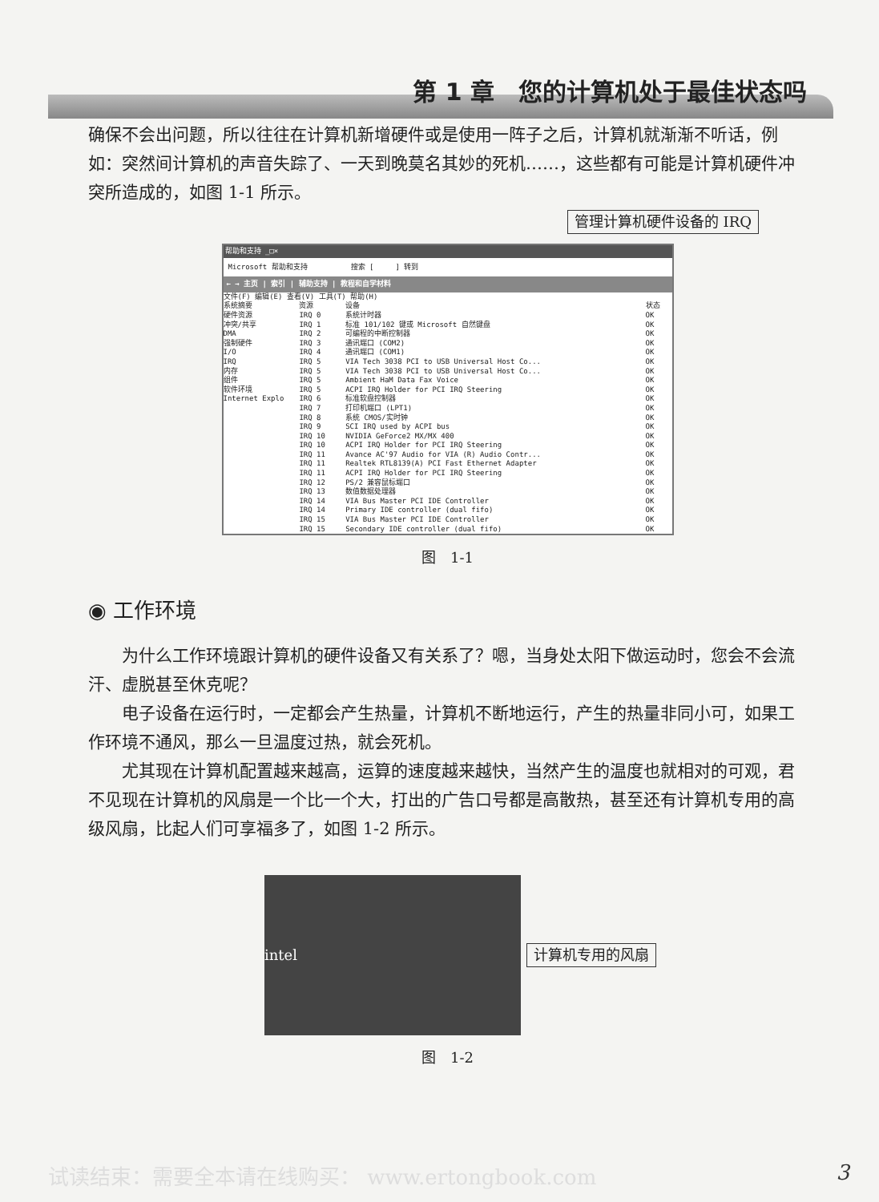第 1 章　您的计算机处于最佳状态吗
确保不会出问题，所以往往在计算机新增硬件或是使用一阵子之后，计算机就渐渐不听话，例如：突然间计算机的声音失踪了、一天到晚莫名其妙的死机……，这些都有可能是计算机硬件冲突所造成的，如图 1-1 所示。
管理计算机硬件设备的 IRQ
帮助和支持 _□×
Microsoft 帮助和支持　　　　　　搜索 [　　　] 转到
← → 主页 | 索引 | 辅助支持 | 教程和自学材料
文件(F) 编辑(E) 查看(V) 工具(T) 帮助(H)
系统摘要
硬件资源
冲突/共享
DMA
强制硬件
I/O
IRQ
内存
组件
软件环境
Internet Explo
| 资源 | 设备 | 状态 |
| --- | --- | --- |
| IRQ 0 | 系统计时器 | OK |
| IRQ 1 | 标准 101/102 键或 Microsoft 自然键盘 | OK |
| IRQ 2 | 可编程的中断控制器 | OK |
| IRQ 3 | 通讯端口 (COM2) | OK |
| IRQ 4 | 通讯端口 (COM1) | OK |
| IRQ 5 | VIA Tech 3038 PCI to USB Universal Host Co... | OK |
| IRQ 5 | VIA Tech 3038 PCI to USB Universal Host Co... | OK |
| IRQ 5 | Ambient HaM Data Fax Voice | OK |
| IRQ 5 | ACPI IRQ Holder for PCI IRQ Steering | OK |
| IRQ 6 | 标准软盘控制器 | OK |
| IRQ 7 | 打印机端口 (LPT1) | OK |
| IRQ 8 | 系统 CMOS/实时钟 | OK |
| IRQ 9 | SCI IRQ used by ACPI bus | OK |
| IRQ 10 | NVIDIA GeForce2 MX/MX 400 | OK |
| IRQ 10 | ACPI IRQ Holder for PCI IRQ Steering | OK |
| IRQ 11 | Avance AC'97 Audio for VIA (R) Audio Contr... | OK |
| IRQ 11 | Realtek RTL8139(A) PCI Fast Ethernet Adapter | OK |
| IRQ 11 | ACPI IRQ Holder for PCI IRQ Steering | OK |
| IRQ 12 | PS/2 兼容鼠标端口 | OK |
| IRQ 13 | 数值数据处理器 | OK |
| IRQ 14 | VIA Bus Master PCI IDE Controller | OK |
| IRQ 14 | Primary IDE controller (dual fifo) | OK |
| IRQ 15 | VIA Bus Master PCI IDE Controller | OK |
| IRQ 15 | Secondary IDE controller (dual fifo) | OK |
图　1-1
◉ 工作环境
为什么工作环境跟计算机的硬件设备又有关系了？嗯，当身处太阳下做运动时，您会不会流汗、虚脱甚至休克呢？
电子设备在运行时，一定都会产生热量，计算机不断地运行，产生的热量非同小可，如果工作环境不通风，那么一旦温度过热，就会死机。
尤其现在计算机配置越来越高，运算的速度越来越快，当然产生的温度也就相对的可观，君不见现在计算机的风扇是一个比一个大，打出的广告口号都是高散热，甚至还有计算机专用的高级风扇，比起人们可享福多了，如图 1-2 所示。
intel 计算机专用的风扇
图　1-2
试读结束：需要全本请在线购买： www.ertongbook.com 3